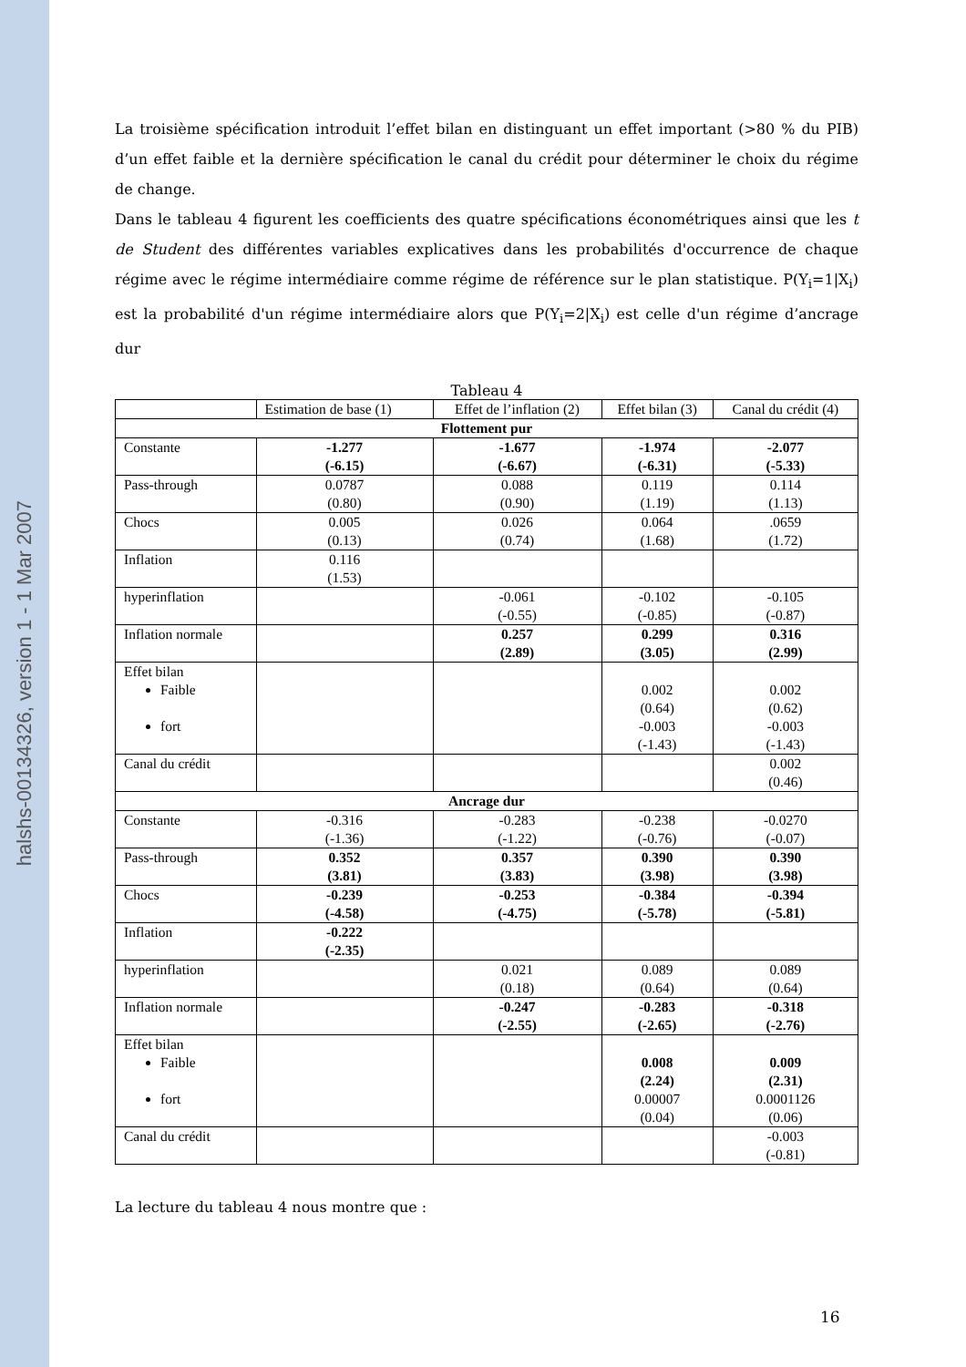halshs-00134326, version 1 - 1 Mar 2007
La troisième spécification introduit l’effet bilan en distinguant un effet important (>80 % du PIB) d’un effet faible et la dernière spécification le canal du crédit pour déterminer le choix du régime de change.
Dans le tableau 4 figurent les coefficients des quatre spécifications économétriques ainsi que les t de Student des différentes variables explicatives dans les probabilités d'occurrence de chaque régime avec le régime intermédiaire comme régime de référence sur le plan statistique. P(Y<sub>i</sub>=1|X<sub>i</sub>) est la probabilité d'un régime intermédiaire alors que P(Y<sub>i</sub>=2|X<sub>i</sub>) est celle d'un régime d’ancrage dur
Tableau 4
| | Estimation de base (1) | Effet de l’inflation (2) | Effet bilan (3) | Canal du crédit (4) |
| Flottement pur | | | | |
| Constante | -1.277 (-6.15) | -1.677 (-6.67) | -1.974 (-6.31) | -2.077 (-5.33) |
| Pass-through | 0.0787 (0.80) | 0.088 (0.90) | 0.119 (1.19) | 0.114 (1.13) |
| Chocs | 0.005 (0.13) | 0.026 (0.74) | 0.064 (1.68) | .0659 (1.72) |
| Inflation | 0.116 (1.53) | | | |
| hyperinflation | | -0.061 (-0.55) | -0.102 (-0.85) | -0.105 (-0.87) |
| Inflation normale | | 0.257 (2.89) | 0.299 (3.05) | 0.316 (2.99) |
| Effet bilan Faible fort | | | 0.002 (0.64) -0.003 (-1.43) | 0.002 (0.62) -0.003 (-1.43) |
| Canal du crédit | | | | 0.002 (0.46) |
| Ancrage dur | | | | |
| Constante | -0.316 (-1.36) | -0.283 (-1.22) | -0.238 (-0.76) | -0.0270 (-0.07) |
| Pass-through | 0.352 (3.81) | 0.357 (3.83) | 0.390 (3.98) | 0.390 (3.98) |
| Chocs | -0.239 (-4.58) | -0.253 (-4.75) | -0.384 (-5.78) | -0.394 (-5.81) |
| Inflation | -0.222 (-2.35) | | | |
| hyperinflation | | 0.021 (0.18) | 0.089 (0.64) | 0.089 (0.64) |
| Inflation normale | | -0.247 (-2.55) | -0.283 (-2.65) | -0.318 (-2.76) |
| Effet bilan Faible fort | | | 0.008 (2.24) 0.00007 (0.04) | 0.009 (2.31) 0.0001126 (0.06) |
| Canal du crédit | | | | -0.003 (-0.81) |
La lecture du tableau 4 nous montre que :
16